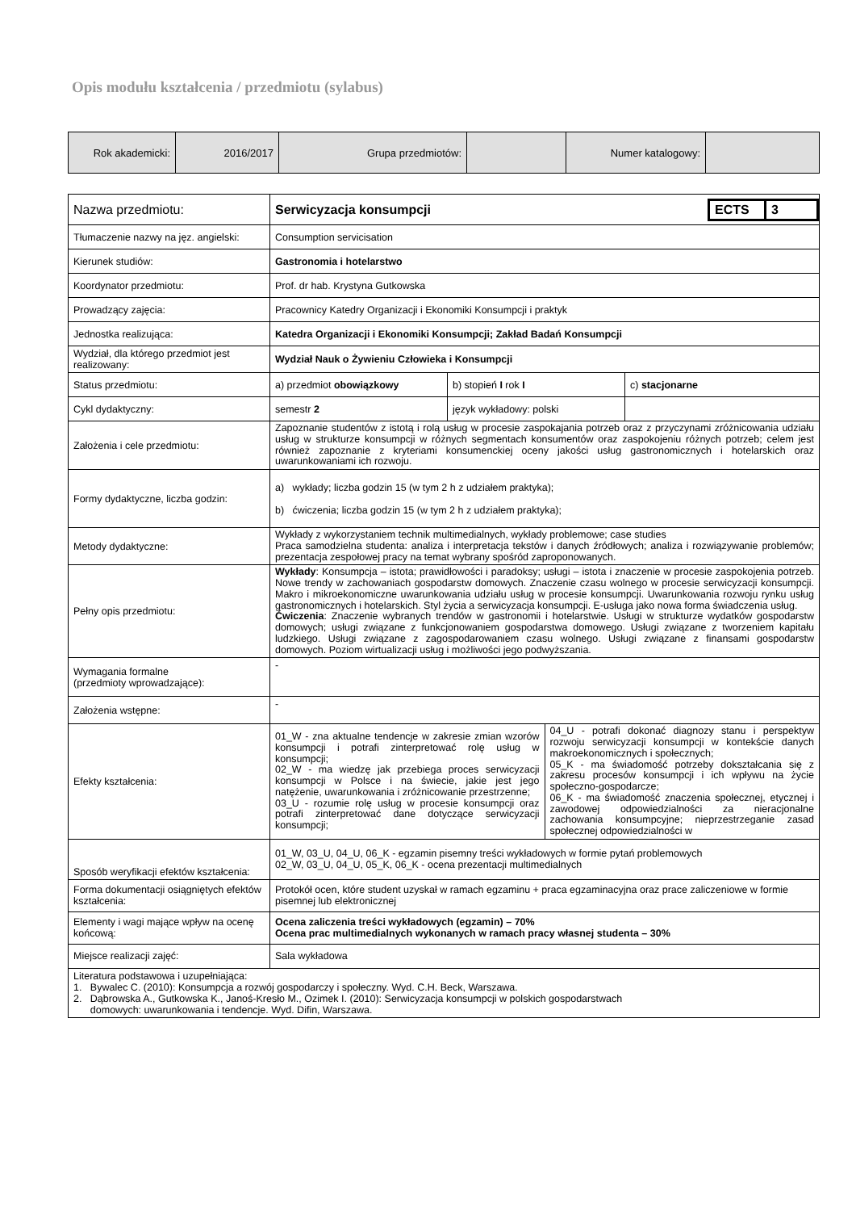Opis modułu kształcenia / przedmiotu (sylabus)
| Rok akademicki: | 2016/2017 | Grupa przedmiotów: | | Numer katalogowy: | |
| Nazwa przedmiotu: | / Serwicyzacja konsumpcji / ECTS / 3 / | | |
| Tłumaczenie nazwy na jęz. angielski: | Consumption servicisation | | |
| Kierunek studiów: | Gastronomia i hotelarstwo | | |
| Koordynator przedmiotu: | Prof. dr hab. Krystyna Gutkowska | | |
| Prowadzący zajęcia: | Pracownicy Katedry Organizacji i Ekonomiki Konsumpcji i praktyk | | |
| Jednostka realizująca: | Katedra Organizacji i Ekonomiki Konsumpcji; Zakład Badań Konsumpcji | | |
| Wydział, dla którego przedmiot jest realizowany: | Wydział Nauk o Żywieniu Człowieka i Konsumpcji | | |
| Status przedmiotu: | a) przedmiot obowiązkowy | b) stopień I rok I | c) stacjonarne |
| Cykl dydaktyczny: | semestr 2 | język wykładowy: polski | |
| Założenia i cele przedmiotu: | Zapoznanie studentów z istotą i rolą usług w procesie zaspokajania potrzeb oraz z przyczynami zróżnicowania udziału usług w strukturze konsumpcji w różnych segmentach konsumentów oraz zaspokojeniu różnych potrzeb; celem jest również zapoznanie z kryteriami konsumenckiej oceny jakości usług gastronomicznych i hotelarskich oraz uwarunkowaniami ich rozwoju. | | |
| Formy dydaktyczne, liczba godzin: | a) wykłady; liczba godzin 15 (w tym 2 h z udziałem praktyka); b) ćwiczenia; liczba godzin 15 (w tym 2 h z udziałem praktyka); | | |
| Metody dydaktyczne: | Wykłady z wykorzystaniem technik multimedialnych, wykłady problemowe; case studies Praca samodzielna studenta: analiza i interpretacja tekstów i danych źródłowych; analiza i rozwiązywanie problemów; prezentacja zespołowej pracy na temat wybrany spośród zaproponowanych. | | |
| Pełny opis przedmiotu: | Wykłady : Konsumpcja – istota; prawidłowości i paradoksy; usługi – istota i znaczenie w procesie zaspokojenia potrzeb. Nowe trendy w zachowaniach gospodarstw domowych. Znaczenie czasu wolnego w procesie serwicyzacji konsumpcji. Makro i mikroekonomiczne uwarunkowania udziału usług w procesie konsumpcji. Uwarunkowania rozwoju rynku usług gastronomicznych i hotelarskich. Styl życia a serwicyzacja konsumpcji. E-usługa jako nowa forma świadczenia usług. Ćwiczenia : Znaczenie wybranych trendów w gastronomii i hotelarstwie. Usługi w strukturze wydatków gospodarstw domowych; usługi związane z funkcjonowaniem gospodarstwa domowego. Usługi związane z tworzeniem kapitału ludzkiego. Usługi związane z zagospodarowaniem czasu wolnego. Usługi związane z finansami gospodarstw domowych. Poziom wirtualizacji usług i możliwości jego podwyższania. | | |
| Wymagania formalne (przedmioty wprowadzające): | - | | |
| Założenia wstępne: | - | | |
| Efekty kształcenia: | / 01_W - zna aktualne tendencje w zakresie zmian wzorów konsumpcji i potrafi zinterpretować rolę usług w konsumpcji; 02_W - ma wiedzę jak przebiega proces serwicyzacji konsumpcji w Polsce i na świecie, jakie jest jego natężenie, uwarunkowania i zróżnicowanie przestrzenne; 03_U - rozumie rolę usług w procesie konsumpcji oraz potrafi zinterpretować dane dotyczące serwicyzacji konsumpcji; / 04_U - potrafi dokonać diagnozy stanu i perspektyw rozwoju serwicyzacji konsumpcji w kontekście danych makroekonomicznych i społecznych; 05_K - ma świadomość potrzeby dokształcania się z zakresu procesów konsumpcji i ich wpływu na życie społeczno-gospodarcze; 06_K - ma świadomość znaczenia społecznej, etycznej i zawodowej odpowiedzialności za nieracjonalne zachowania konsumpcyjne; nieprzestrzeganie zasad społecznej odpowiedzialności w / | | |
| Sposób weryfikacji efektów kształcenia: | 01_W, 03_U, 04_U, 06_K - egzamin pisemny treści wykładowych w formie pytań problemowych 02_W, 03_U, 04_U, 05_K, 06_K - ocena prezentacji multimedialnych | | |
| Forma dokumentacji osiągniętych efektów kształcenia: | Protokół ocen, które student uzyskał w ramach egzaminu + praca egzaminacyjna oraz prace zaliczeniowe w formie pisemnej lub elektronicznej | | |
| Elementy i wagi mające wpływ na ocenę końcową: | Ocena zaliczenia treści wykładowych (egzamin) – 70% Ocena prac multimedialnych wykonanych w ramach pracy własnej studenta – 30% | | |
| Miejsce realizacji zajęć: | Sala wykładowa | | |
| Literatura podstawowa i uzupełniająca: 1. Bywalec C. (2010): Konsumpcja a rozwój gospodarczy i społeczny. Wyd. C.H. Beck, Warszawa. 2. Dąbrowska A., Gutkowska K., Janoś-Kresło M., Ozimek I. (2010): Serwicyzacja konsumpcji w polskich gospodarstwach domowych: uwarunkowania i tendencje. Wyd. Difin, Warszawa. | | | |